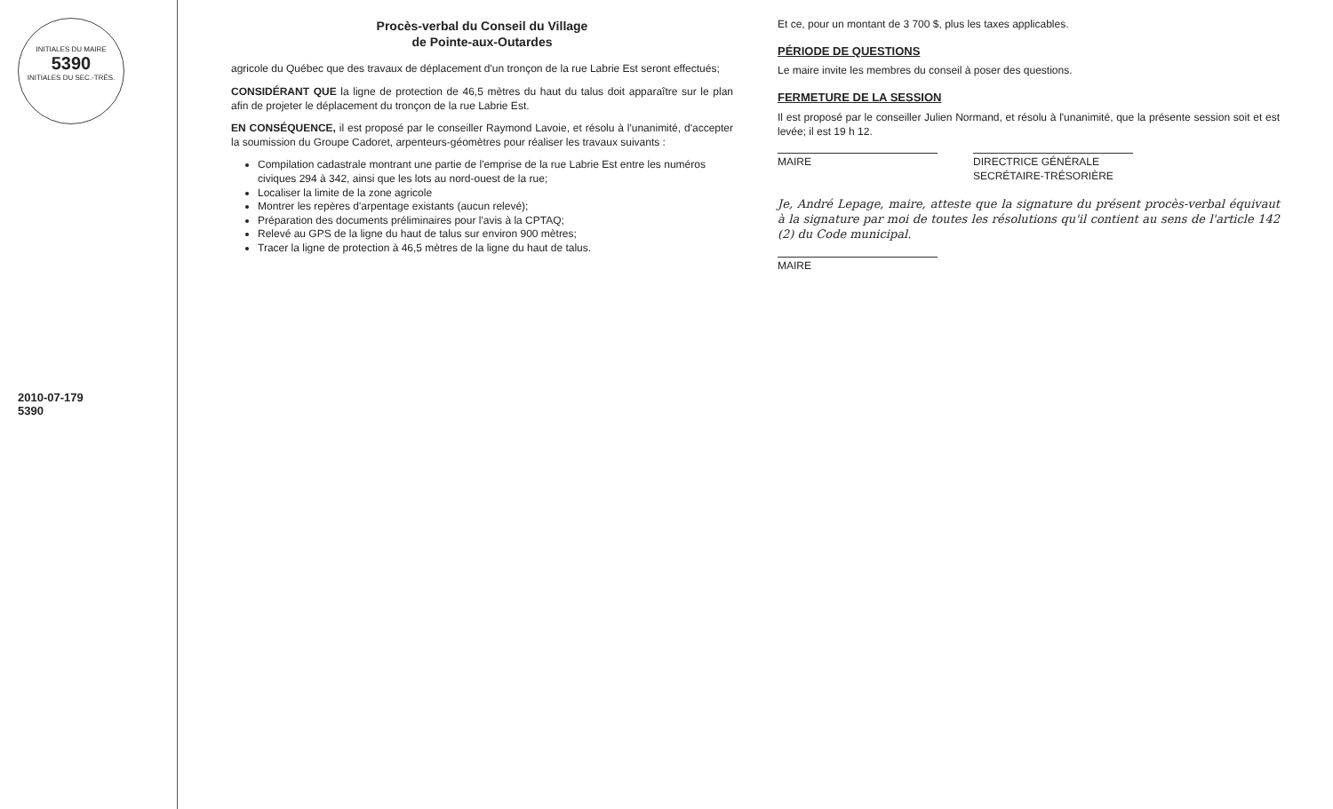INITIALES DU MAIRE
5390
INITIALES DU SEC.-TRÉS.
2010-07-179
5390
Procès-verbal du Conseil du Village
de Pointe-aux-Outardes
agricole du Québec que des travaux de déplacement d'un tronçon de la rue Labrie Est seront effectués;
CONSIDÉRANT QUE la ligne de protection de 46,5 mètres du haut du talus doit apparaître sur le plan afin de projeter le déplacement du tronçon de la rue Labrie Est.
EN CONSÉQUENCE, il est proposé par le conseiller Raymond Lavoie, et résolu à l'unanimité, d'accepter la soumission du Groupe Cadoret, arpenteurs-géomètres pour réaliser les travaux suivants :
Compilation cadastrale montrant une partie de l'emprise de la rue Labrie Est entre les numéros civiques 294 à 342, ainsi que les lots au nord-ouest de la rue;
Localiser la limite de la zone agricole
Montrer les repères d'arpentage existants (aucun relevé);
Préparation des documents préliminaires pour l'avis à la CPTAQ;
Relevé au GPS de la ligne du haut de talus sur environ 900 mètres;
Tracer la ligne de protection à 46,5 mètres de la ligne du haut de talus.
Et ce, pour un montant de 3 700 $, plus les taxes applicables.
PÉRIODE DE QUESTIONS
Le maire invite les membres du conseil à poser des questions.
FERMETURE DE LA SESSION
Il est proposé par le conseiller Julien Normand, et résolu à l'unanimité, que la présente session soit et est levée; il est 19 h 12.
MAIRE DIRECTRICE GÉNÉRALE
SECRÉTAIRE-TRÉSORIÈRE
Je, André Lepage, maire, atteste que la signature du présent procès-verbal équivaut à la signature par moi de toutes les résolutions qu'il contient au sens de l'article 142 (2) du Code municipal.
MAIRE